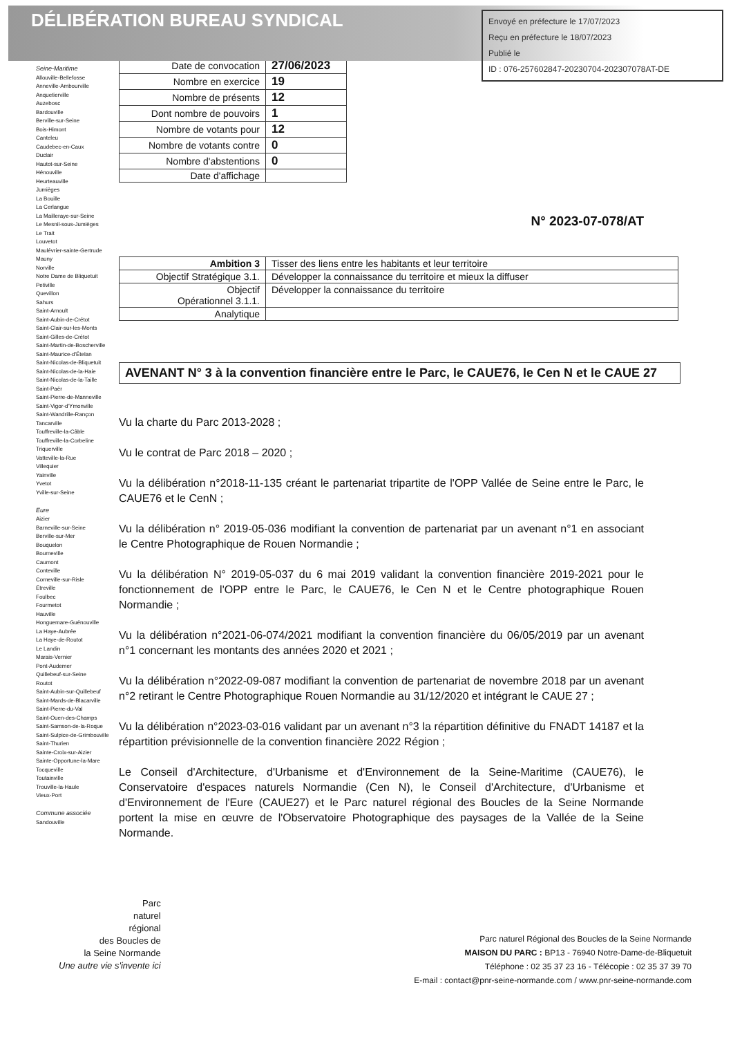DÉLIBÉRATION BUREAU SYNDICAL
Envoyé en préfecture le 17/07/2023
Reçu en préfecture le 18/07/2023
Publié le
ID : 076-257602847-20230704-202307078AT-DE
Seine-Maritime
Allouville-Bellefosse
Anneville-Ambourville
Anquetierville
Auzebosc
Bardouville
Berville-sur-Seine
Bois-Himont
Canteleu
Caudebec-en-Caux
Duclair
Hautot-sur-Seine
Hénouville
Heurteauville
Jumièges
La Bouille
La Cerlangue
La Mailleraye-sur-Seine
Le Mesnil-sous-Jumièges
Le Trait
Louvetot
Maulévrier-sainte-Gertrude
Mauny
Norville
Notre Dame de Bliquetuit
Petiville
Quevillon
Sahurs
Saint-Arnoult
Saint-Aubin-de-Crétot
Saint-Clair-sur-les-Monts
Saint-Gilles-de-Crétot
Saint-Martin-de-Boscherville
Saint-Maurice-d'Ételan
Saint-Nicolas-de-Bliquetuit
Saint-Nicolas-de-la-Haie
Saint-Nicolas-de-la-Taille
Saint-Paër
Saint-Pierre-de-Manneville
Saint-Vigor-d'Ymonville
Saint-Wandrille-Rançon
Tancarville
Touffreville-la-Câble
Touffreville-la-Corbeline
Triquerville
Vatteville-la-Rue
Villequier
Yainville
Yvetot
Yville-sur-Seine
Eure
Aizier
Barneville-sur-Seine
Berville-sur-Mer
Bouquelon
Bourneville
Caumont
Conteville
Corneville-sur-Risle
Étreville
Foulbec
Fourmetot
Hauville
Honguemare-Guénouville
La Haye-Aubrée
La Haye-de-Routot
Le Landin
Marais-Vernier
Pont-Audemer
Quillebeuf-sur-Seine
Routot
Saint-Aubin-sur-Quillebeuf
Saint-Mards-de-Blacarville
Saint-Pierre-du-Val
Saint-Ouen-des-Champs
Saint-Samson-de-la-Roque
Saint-Sulpice-de-Grimbouville
Saint-Thurien
Sainte-Croix-sur-Aizier
Sainte-Opportune-la-Mare
Tocqueville
Toutainville
Trouville-la-Haule
Vieux-Port
Commune associée
Sandouville
| Date de convocation | 27/06/2023 |
| Nombre en exercice | 19 |
| Nombre de présents | 12 |
| Dont nombre de pouvoirs | 1 |
| Nombre de votants pour | 12 |
| Nombre de votants contre | 0 |
| Nombre d'abstentions | 0 |
| Date d'affichage | |
N° 2023-07-078/AT
| Ambition 3 | Tisser des liens entre les habitants et leur territoire |
| Objectif Stratégique 3.1. | Développer la connaissance du territoire et mieux la diffuser |
| Objectif Opérationnel 3.1.1. | Développer la connaissance du territoire |
| Analytique | |
AVENANT N° 3 à la convention financière entre le Parc, le CAUE76, le Cen N et le CAUE 27
Vu la charte du Parc 2013-2028 ;
Vu le contrat de Parc 2018 – 2020 ;
Vu la délibération n°2018-11-135 créant le partenariat tripartite de l'OPP Vallée de Seine entre le Parc, le CAUE76 et le CenN ;
Vu la délibération n° 2019-05-036 modifiant la convention de partenariat par un avenant n°1 en associant le Centre Photographique de Rouen Normandie ;
Vu la délibération N° 2019-05-037 du 6 mai 2019 validant la convention financière 2019-2021 pour le fonctionnement de l'OPP entre le Parc, le CAUE76, le Cen N et le Centre photographique Rouen Normandie ;
Vu la délibération n°2021-06-074/2021 modifiant la convention financière du 06/05/2019 par un avenant n°1 concernant les montants des années 2020 et 2021 ;
Vu la délibération n°2022-09-087 modifiant la convention de partenariat de novembre 2018 par un avenant n°2 retirant le Centre Photographique Rouen Normandie au 31/12/2020 et intégrant le CAUE 27 ;
Vu la délibération n°2023-03-016 validant par un avenant n°3 la répartition définitive du FNADT 14187 et la répartition prévisionnelle de la convention financière 2022 Région ;
Le Conseil d'Architecture, d'Urbanisme et d'Environnement de la Seine-Maritime (CAUE76), le Conservatoire d'espaces naturels Normandie (Cen N), le Conseil d'Architecture, d'Urbanisme et d'Environnement de l'Eure (CAUE27) et le Parc naturel régional des Boucles de la Seine Normande portent la mise en œuvre de l'Observatoire Photographique des paysages de la Vallée de la Seine Normande.
Parc
naturel
régional
des Boucles de
la Seine Normande
Une autre vie s'invente ici
Parc naturel Régional des Boucles de la Seine Normande
MAISON DU PARC : BP13 - 76940 Notre-Dame-de-Bliquetuit
Téléphone : 02 35 37 23 16 - Télécopie : 02 35 37 39 70
E-mail : contact@pnr-seine-normande.com / www.pnr-seine-normande.com